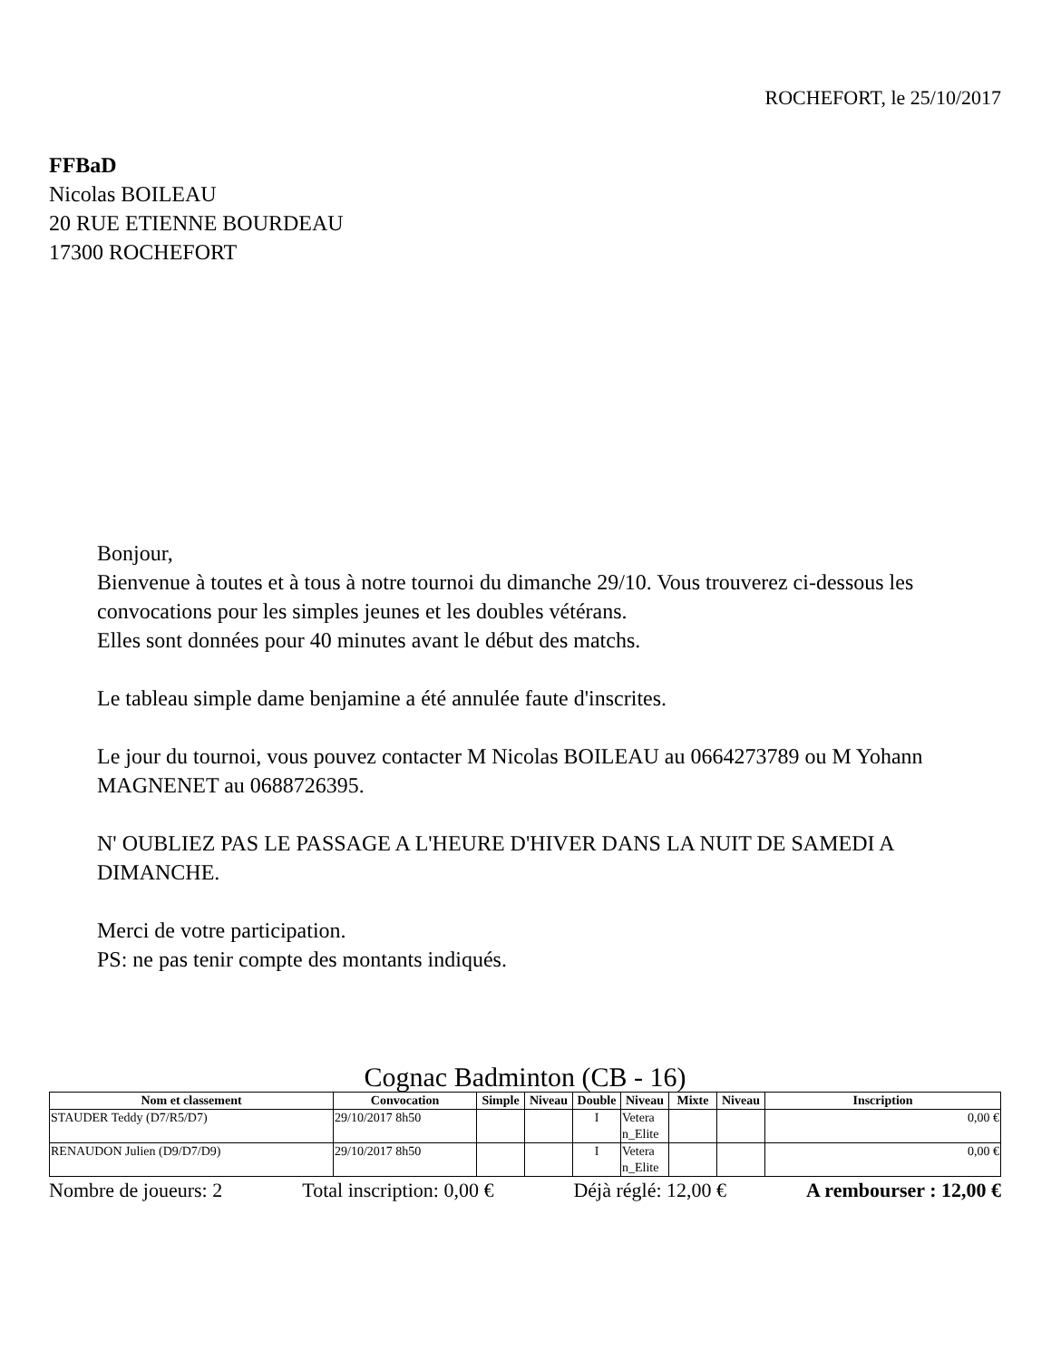ROCHEFORT, le 25/10/2017
FFBaD
Nicolas BOILEAU
20 RUE ETIENNE BOURDEAU
17300 ROCHEFORT
Bonjour,
Bienvenue à toutes et à tous à notre tournoi du dimanche 29/10. Vous trouverez ci-dessous les convocations pour les simples jeunes et les doubles vétérans.
Elles sont données pour 40 minutes avant le début des matchs.
Le tableau simple dame benjamine a été annulée faute d'inscrites.
Le jour du tournoi, vous pouvez contacter M Nicolas BOILEAU au 0664273789 ou M Yohann MAGNENET au 0688726395.
N' OUBLIEZ PAS LE PASSAGE A L'HEURE D'HIVER DANS LA NUIT DE SAMEDI A DIMANCHE.
Merci de votre participation.
PS: ne pas tenir compte des montants indiqués.
Cognac Badminton (CB - 16)
| Nom et classement | Convocation | Simple | Niveau | Double | Niveau | Mixte | Niveau | Inscription |
| --- | --- | --- | --- | --- | --- | --- | --- | --- |
| STAUDER Teddy (D7/R5/D7) | 29/10/2017 8h50 | | | I | Vetera n_Elite | | | 0,00 € |
| RENAUDON Julien (D9/D7/D9) | 29/10/2017 8h50 | | | I | Vetera n_Elite | | | 0,00 € |
Nombre de joueurs: 2 Total inscription: 0,00 € Déjà réglé: 12,00 € A rembourser : 12,00 €